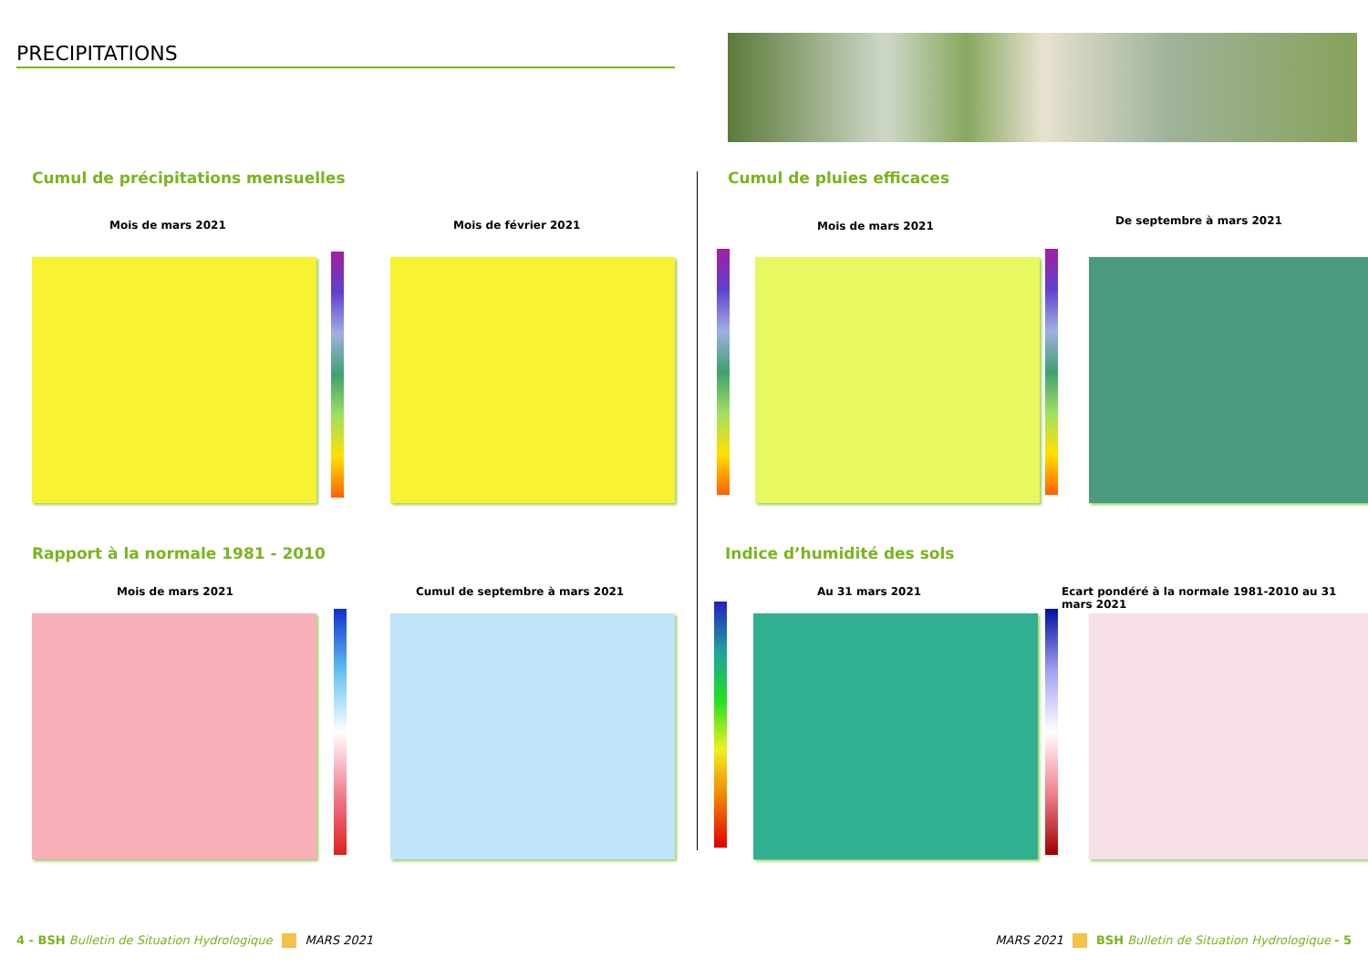PRECIPITATIONS
Cumul de précipitations mensuelles
Mois de mars 2021 Mois de février 2021
Cumul de pluies efficaces
Mois de mars 2021 De septembre à mars 2021
Rapport à la normale 1981 - 2010
Mois de mars 2021 Cumul de septembre à mars 2021
Indice d’humidité des sols
Au 31 mars 2021
Ecart pondéré à la normale 1981-2010 au 31 mars 2021
4 - BSH Bulletin de Situation Hydrologique MARS 2021
MARS 2021 BSH Bulletin de Situation Hydrologique - 5